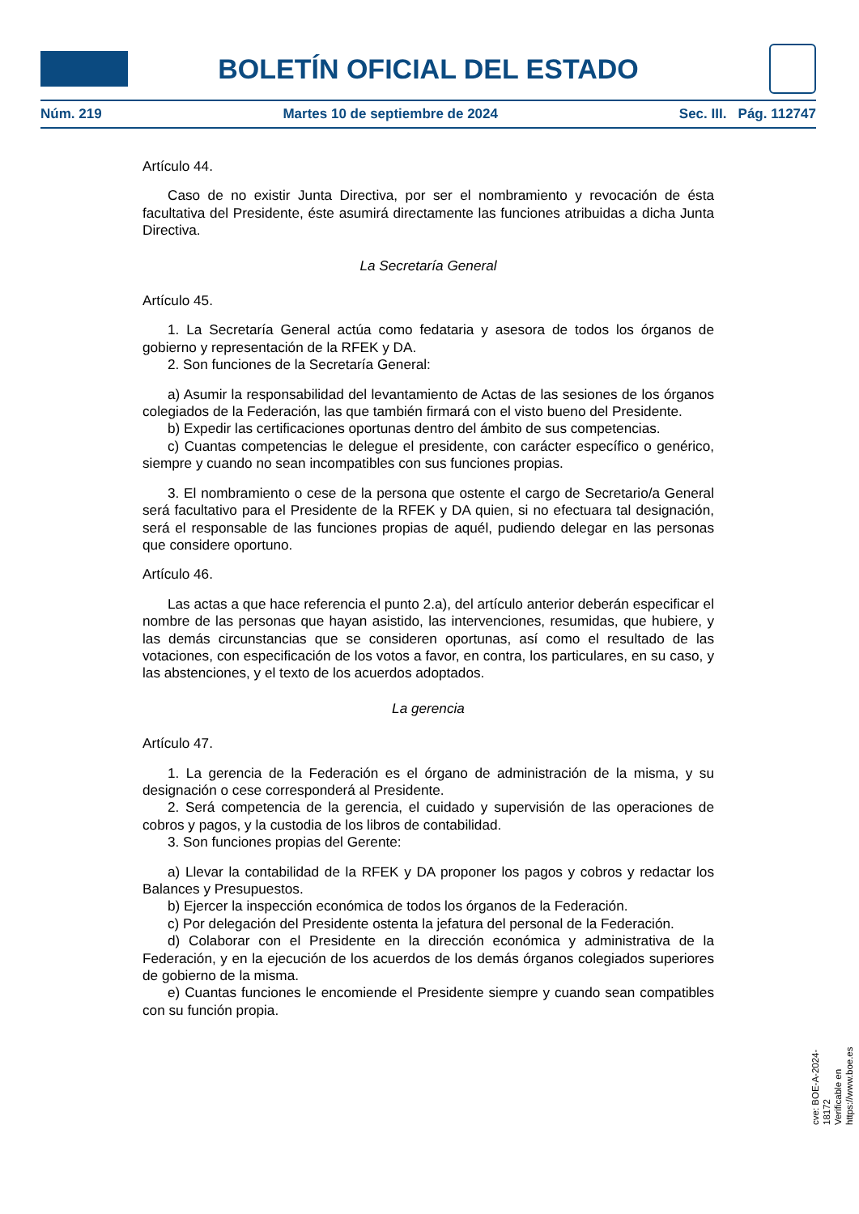BOLETÍN OFICIAL DEL ESTADO
Núm. 219 Martes 10 de septiembre de 2024 Sec. III. Pág. 112747
Artículo 44.
Caso de no existir Junta Directiva, por ser el nombramiento y revocación de ésta facultativa del Presidente, éste asumirá directamente las funciones atribuidas a dicha Junta Directiva.
La Secretaría General
Artículo 45.
1. La Secretaría General actúa como fedataria y asesora de todos los órganos de gobierno y representación de la RFEK y DA.
2. Son funciones de la Secretaría General:
a) Asumir la responsabilidad del levantamiento de Actas de las sesiones de los órganos colegiados de la Federación, las que también firmará con el visto bueno del Presidente.
b) Expedir las certificaciones oportunas dentro del ámbito de sus competencias.
c) Cuantas competencias le delegue el presidente, con carácter específico o genérico, siempre y cuando no sean incompatibles con sus funciones propias.
3. El nombramiento o cese de la persona que ostente el cargo de Secretario/a General será facultativo para el Presidente de la RFEK y DA quien, si no efectuara tal designación, será el responsable de las funciones propias de aquél, pudiendo delegar en las personas que considere oportuno.
Artículo 46.
Las actas a que hace referencia el punto 2.a), del artículo anterior deberán especificar el nombre de las personas que hayan asistido, las intervenciones, resumidas, que hubiere, y las demás circunstancias que se consideren oportunas, así como el resultado de las votaciones, con especificación de los votos a favor, en contra, los particulares, en su caso, y las abstenciones, y el texto de los acuerdos adoptados.
La gerencia
Artículo 47.
1. La gerencia de la Federación es el órgano de administración de la misma, y su designación o cese corresponderá al Presidente.
2. Será competencia de la gerencia, el cuidado y supervisión de las operaciones de cobros y pagos, y la custodia de los libros de contabilidad.
3. Son funciones propias del Gerente:
a) Llevar la contabilidad de la RFEK y DA proponer los pagos y cobros y redactar los Balances y Presupuestos.
b) Ejercer la inspección económica de todos los órganos de la Federación.
c) Por delegación del Presidente ostenta la jefatura del personal de la Federación.
d) Colaborar con el Presidente en la dirección económica y administrativa de la Federación, y en la ejecución de los acuerdos de los demás órganos colegiados superiores de gobierno de la misma.
e) Cuantas funciones le encomiende el Presidente siempre y cuando sean compatibles con su función propia.
cve: BOE-A-2024-18172
Verificable en https://www.boe.es